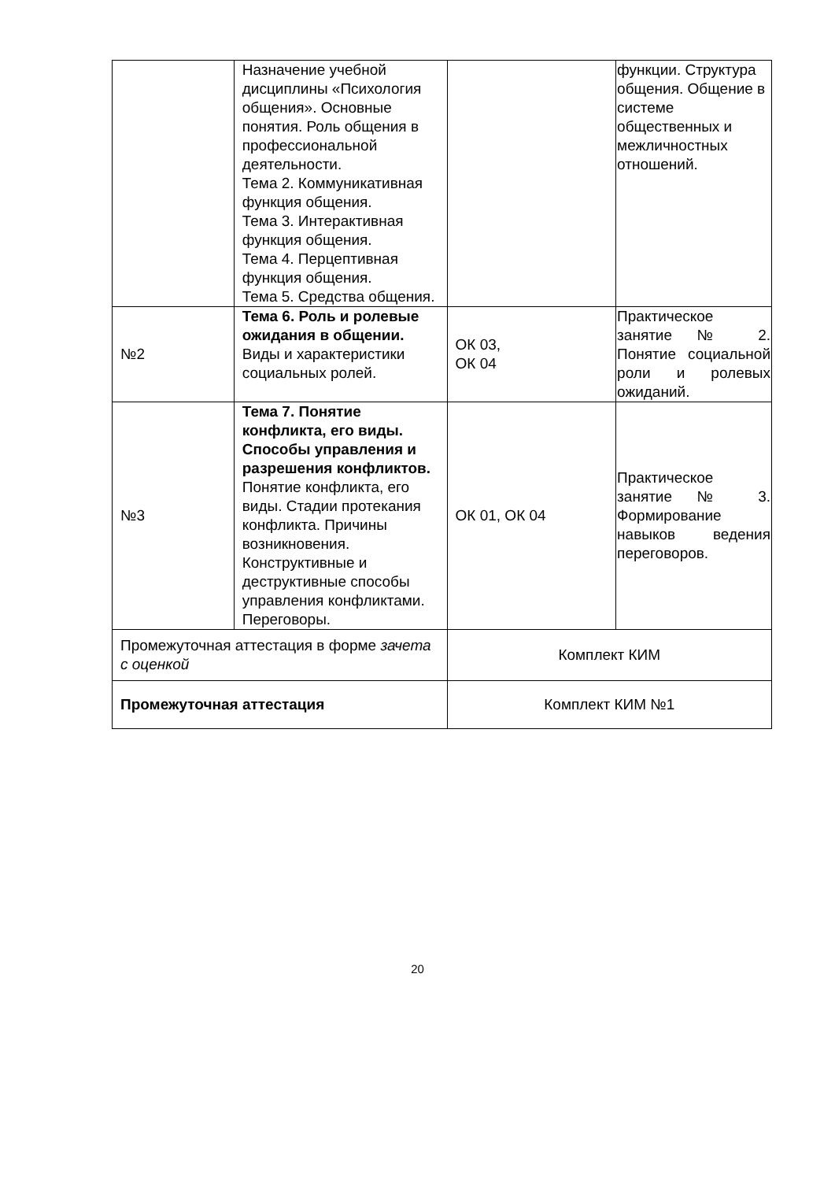| | Назначение учебной дисциплины «Психология общения». Основные понятия. Роль общения в профессиональной деятельности. Тема 2. Коммуникативная функция общения. Тема 3. Интерактивная функция общения. Тема 4. Перцептивная функция общения. Тема 5. Средства общения. | | функции. Структура общения. Общение в системе общественных и межличностных отношений. |
| №2 | Тема 6. Роль и ролевые ожидания в общении. Виды и характеристики социальных ролей. | ОК 03, ОК 04 | Практическое занятие № 2. Понятие социальной роли и ролевых ожиданий. |
| №3 | Тема 7. Понятие конфликта, его виды. Способы управления и разрешения конфликтов. Понятие конфликта, его виды. Стадии протекания конфликта. Причины возникновения. Конструктивные и деструктивные способы управления конфликтами. Переговоры. | ОК 01, ОК 04 | Практическое занятие № 3. Формирование навыков ведения переговоров. |
| Промежуточная аттестация в форме зачета с оценкой | | Комплект КИМ | |
| Промежуточная аттестация | | Комплект КИМ №1 | |
20